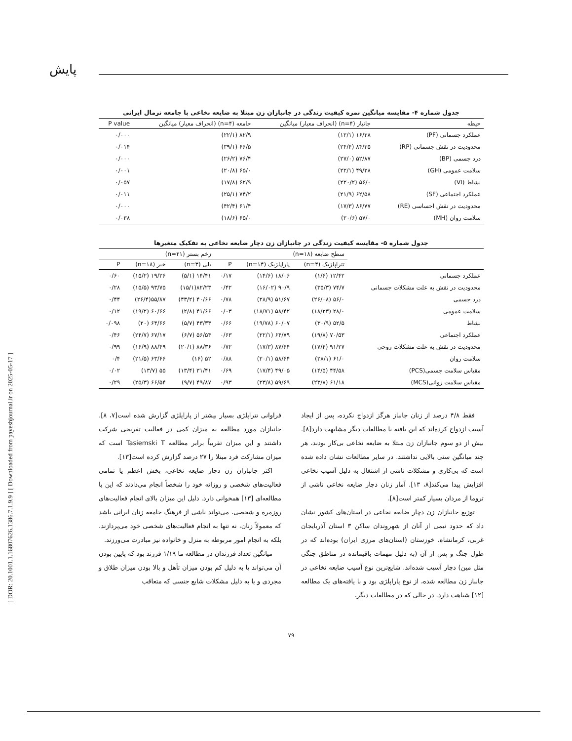[ DOR: 20.1001.1.16807626.1386.7.1.9.9 ] [ Downloaded from payeshjournal.ir on 2025-05-17 ]
پایش
جدول شماره ۴- مقایسه میانگین نمره کیفیت زندگی در جانبازان زن مبتلا به ضایعه نخاعی با جامعه نرمال ایرانی
| حیطه | جانباز (n=۴) (انحراف معیار) میانگین | جامعه (n=۴) (انحراف معیار) میانگین | P value |
| --- | --- | --- | --- |
| عملکرد جسمانی (PF) | ۱۶/۳۸ (۱۲/۱) | ۸۲/۹ (۲۲/۱) | ۰/۰۰۰ |
| محدودیت در نقش جسمانی (RP) | ۸۴/۳۵ (۲۴/۴) | ۶۶/۵ (۳۹/۱) | ۰/۰۱۴ |
| درد جسمی (BP) | ۵۲/۸۷ (۲۷/۰) | ۷۶/۴ (۲۶/۲) | ۰/۰۰۰ |
| سلامت عمومی (GH) | ۴۹/۳۸ (۲۲/۱) | ۶۵/۰ (۲۰/۸) | ۰/۰۰۱ |
| نشاط (VI) | ۵۶/۰ (۲۲۰/۲) | ۶۲/۹ (۱۷/۸) | ۰/۰۵۷ |
| عملکرد اجتماعی (SF) | ۶۲/۵۸ (۲۱/۹) | ۷۴/۲ (۲۵/۱) | ۰/۰۱۱ |
| محدودیت در نقش احساسی (RE) | ۸۶/۷۷ (۱۷/۳) | ۶۱/۴ (۴۲/۴) | ۰/۰۰۰ |
| سلامت روان (MH) | ۵۷/۰ (۲۰/۶) | ۶۵/۰ (۱۸/۶) | ۰/۰۳۸ |
جدول شماره ۵- مقایسه کیفیت زندگی در جانبازان زن دچار ضایعه نخاعی به تفکیک متغیرها
| | سطح ضایعه (n=۱۸) | | | زخم بستر (n=۲۱) | | |
| --- | --- | --- | --- | --- | --- | --- |
| | تتراپلژیک (n=۴) | پاراپلژیک (n=۱۴) | P | بلی (n=۳) | خیر (n=۱۸) | P |
| عملکرد جسمانی | ۱۲/۴۲ (۱/۶) | ۱۸/۰۶ (۱۴/۶) | ۰/۱۷ | ۱۴/۴۱ (۵/۱) | ۱۹/۲۶ (۱۵/۲) | ۰/۶۰ |
| محدودیت در نقش به علت مشکلات جسمانی | ۷۴/۷ (۳۵/۳) | ۹۰/۹ (۱۶/۰۲) | ۰/۴۲ | ۸۲/۲۳(۱۵/۱) | ۹۳/۷۵ (۱۵/۵) | ۰/۲۸ |
| درد جسمی | ۵۶/۰ (۲۶/۰۸) | ۵۱/۶۷ (۲۸/۹) | ۰/۷۸ | ۴۰/۶۶ (۴۳/۲) | ۵۵/۸۷(۲۶/۴) | ۰/۴۴ |
| سلامت عمومی | ۲۸/۰ (۱۸/۲۳) | ۵۸/۴۲ (۱۸/۷۱) | ۰/۰۳ | ۴۱/۶۶ (۲/۸) | ۶۰/۶۶ (۱۹/۲) | ۰/۱۲ |
| نشاط | ۵۲/۵ (۳۰/۹) | ۶۰/۰۷ (۱۹/۷۸) | ۰/۶۶ | ۴۳/۳۳ (۵/۷) | ۶۴/۶۶ (۲۰) | ۰/۰۹۸ |
| عملکرد اجتماعی | ۷۰/۵۳ (۱۹/۸) | ۶۴/۷۹ (۲۲/۱) | ۰/۶۳ | ۵۶/۵۴ (۶/۷) | ۶۷/۱۷ (۲۴/۷) | ۰/۴۶ |
| محدودیت در نقش به علت مشکلات روحی | ۹۱/۲۷ (۱۷/۴) | ۸۷/۶۴ (۱۷/۳) | ۰/۷۲ | ۸۸/۳۶ (۲۰/۱) | ۸۸/۴۹ (۱۶/۹) | ۰/۹۹ |
| سلامت روان | ۶۱/۰ (۲۸/۱) | ۵۸/۶۴ (۲۰/۱) | ۰/۸۸ | ۵۲ (۱۶) | ۶۳/۶۶ (۲۱/۵) | ۰/۴ |
| مقیاس سلامت جسمی(PCS) | ۴۴/۵۸ (۱۴/۵) | ۴۹/۰۵ (۱۷/۴) | ۰/۶۹ | ۳۱/۴۱ (۱۳/۴) | ۵۵ (۱۳/۷) | ۰/۰۲ |
| مقیاس سلامت روانی(MCS) | ۶۱/۱۸ (۲۳/۸) | ۵۹/۶۹ (۲۳/۸) | ۰/۹۳ | ۴۹/۸۷ (۹/۷) | ۶۶/۵۴ (۲۵/۳) | ۰/۲۹ |
فقط ۴/۸ درصد از زنان جانباز هرگز ازدواج نکرده، پس از ایجاد آسیب ازدواج کرده‌اند که این یافته با مطالعات دیگر مشابهت دارد[۸]. بیش از دو سوم جانبازان زن مبتلا به ضایعه نخاعی بی‌کار بودند، هر چند میانگین سنی بالایی نداشتند. در سایر مطالعات نشان داده شده است که بی‌کاری و مشکلات ناشی از اشتغال به دلیل آسیب نخاعی افزایش پیدا می‌کند[۸، ۱۳]. آمار زنان دچار ضایعه نخاعی ناشی از تروما از مردان بسیار کمتر است[۸].
توزیع جانبازان زن دچار ضایعه نخاعی در استان‌های کشور نشان داد که حدود نیمی از آنان از شهروندان ساکن ۳ استان آذربایجان غربی، کرمانشاه، خوزستان (استان‌های مرزی ایران) بوده‌اند که در طول جنگ و پس از آن (به دلیل مهمات باقیمانده در مناطق جنگی مثل مین) دچار آسیب شده‌اند. شایع‌ترین نوع آسیب ضایعه نخاعی در جانباز زن مطالعه شده، از نوع پاراپلژی بود و با یافته‌های یک مطالعه [۱۲] شباهت دارد. در حالی که در مطالعات دیگر،
فراوانی تتراپلژی بسیار بیشتر از پاراپلژی گزارش شده است[۷، ۸]. جانبازان مورد مطالعه به میزان کمی در فعالیت تفریحی شرکت داشتند و این میزان تقریباً برابر مطالعه Tasiemski T است که میزان مشارکت فرد مبتلا را ۲۷ درصد گزارش کرده است[۱۳].
اکثر جانبازان زن دچار ضایعه نخاعی، بخش اعظم یا تمامی فعالیت‌های شخصی و روزانه خود را شخصاً انجام می‌دادند که این با مطالعه‌ای [۱۳] همخوانی دارد. دلیل این میزان بالای انجام فعالیت‌های روزمره و شخصی، می‌تواند ناشی از فرهنگ جامعه زنان ایرانی باشد که معمولاً زنان، نه تنها به انجام فعالیت‌های شخصی خود می‌پردازند، بلکه به انجام امور مربوطه به منزل و خانواده نیز مبادرت می‌ورزند.
میانگین تعداد فرزندان در مطالعه ما ۱/۱۹ فرزند بود که پایین بودن آن می‌تواند یا به دلیل کم بودن میزان تأهل و بالا بودن میزان طلاق و مجردی و یا به دلیل مشکلات شایع جنسی که متعاقب
۷۹